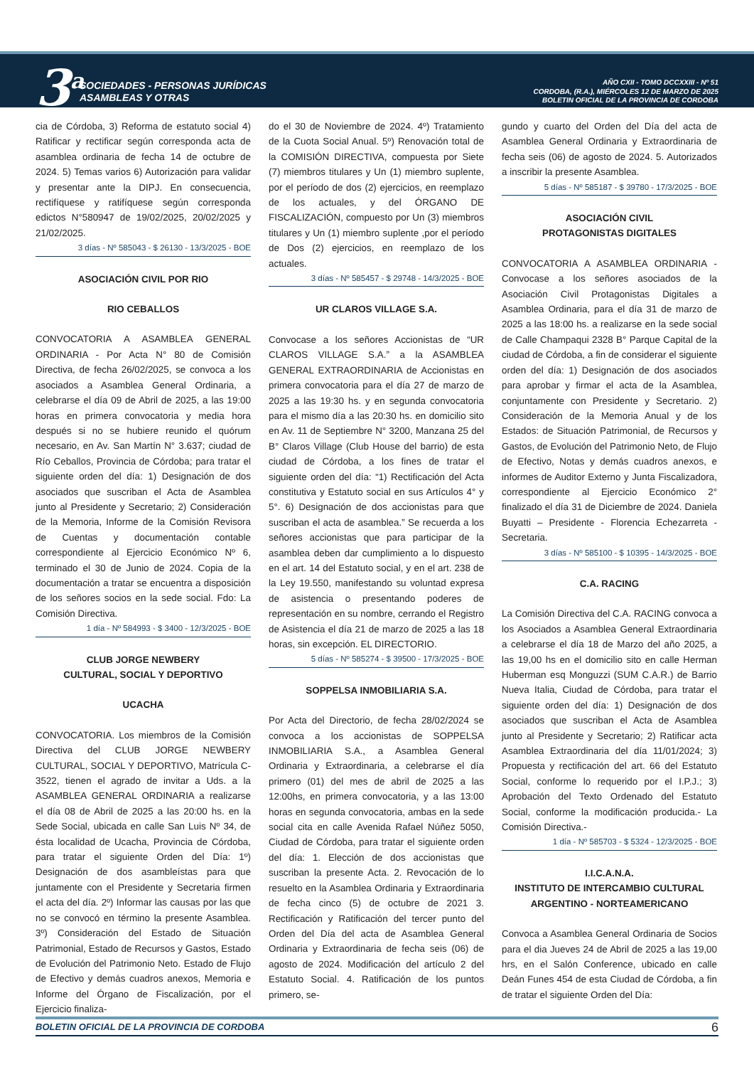3<sup>a</sup>
SOCIEDADES - PERSONAS JURÍDICAS
ASAMBLEAS Y OTRAS
AÑO CXII - TOMO DCCXXIII - Nº 51
CORDOBA, (R.A.), MIÉRCOLES 12 DE MARZO DE 2025
BOLETIN OFICIAL DE LA PROVINCIA DE CORDOBA
cia de Córdoba, 3) Reforma de estatuto social 4) Ratificar y rectificar según corresponda acta de asamblea ordinaria de fecha 14 de octubre de 2024. 5) Temas varios 6) Autorización para validar y presentar ante la DIPJ. En consecuencia, rectifíquese y ratifíquese según corresponda edictos N°580947 de 19/02/2025, 20/02/2025 y 21/02/2025.
3 días - Nº 585043 - $ 26130 - 13/3/2025 - BOE
ASOCIACIÓN CIVIL POR RIO
RIO CEBALLOS
CONVOCATORIA A ASAMBLEA GENERAL ORDINARIA - Por Acta N° 80 de Comisión Directiva, de fecha 26/02/2025, se convoca a los asociados a Asamblea General Ordinaria, a celebrarse el día 09 de Abril de 2025, a las 19:00 horas en primera convocatoria y media hora después si no se hubiere reunido el quórum necesario, en Av. San Martín N° 3.637; ciudad de Río Ceballos, Provincia de Córdoba; para tratar el siguiente orden del día: 1) Designación de dos asociados que suscriban el Acta de Asamblea junto al Presidente y Secretario; 2) Consideración de la Memoria, Informe de la Comisión Revisora de Cuentas y documentación contable correspondiente al Ejercicio Económico Nº 6, terminado el 30 de Junio de 2024. Copia de la documentación a tratar se encuentra a disposición de los señores socios en la sede social. Fdo: La Comisión Directiva.
1 día - Nº 584993 - $ 3400 - 12/3/2025 - BOE
CLUB JORGE NEWBERY
CULTURAL, SOCIAL Y DEPORTIVO
UCACHA
CONVOCATORIA. Los miembros de la Comisión Directiva del CLUB JORGE NEWBERY CULTURAL, SOCIAL Y DEPORTIVO, Matrícula C-3522, tienen el agrado de invitar a Uds. a la ASAMBLEA GENERAL ORDINARIA a realizarse el día 08 de Abril de 2025 a las 20:00 hs. en la Sede Social, ubicada en calle San Luis Nº 34, de ésta localidad de Ucacha, Provincia de Córdoba, para tratar el siguiente Orden del Día: 1º) Designación de dos asambleístas para que juntamente con el Presidente y Secretaria firmen el acta del día. 2º) Informar las causas por las que no se convocó en término la presente Asamblea. 3º) Consideración del Estado de Situación Patrimonial, Estado de Recursos y Gastos, Estado de Evolución del Patrimonio Neto. Estado de Flujo de Efectivo y demás cuadros anexos, Memoria e Informe del Órgano de Fiscalización, por el Ejercicio finaliza-
do el 30 de Noviembre de 2024. 4º) Tratamiento de la Cuota Social Anual. 5º) Renovación total de la COMISIÓN DIRECTIVA, compuesta por Siete (7) miembros titulares y Un (1) miembro suplente, por el período de dos (2) ejercicios, en reemplazo de los actuales, y del ÓRGANO DE FISCALIZACIÓN, compuesto por Un (3) miembros titulares y Un (1) miembro suplente ,por el período de Dos (2) ejercicios, en reemplazo de los actuales.
3 días - Nº 585457 - $ 29748 - 14/3/2025 - BOE
UR CLAROS VILLAGE S.A.
Convocase a los señores Accionistas de “UR CLAROS VILLAGE S.A.” a la ASAMBLEA GENERAL EXTRAORDINARIA de Accionistas en primera convocatoria para el día 27 de marzo de 2025 a las 19:30 hs. y en segunda convocatoria para el mismo día a las 20:30 hs. en domicilio sito en Av. 11 de Septiembre N° 3200, Manzana 25 del B° Claros Village (Club House del barrio) de esta ciudad de Córdoba, a los fines de tratar el siguiente orden del día: “1) Rectificación del Acta constitutiva y Estatuto social en sus Artículos 4° y 5°. 6) Designación de dos accionistas para que suscriban el acta de asamblea.” Se recuerda a los señores accionistas que para participar de la asamblea deben dar cumplimiento a lo dispuesto en el art. 14 del Estatuto social, y en el art. 238 de la Ley 19.550, manifestando su voluntad expresa de asistencia o presentando poderes de representación en su nombre, cerrando el Registro de Asistencia el día 21 de marzo de 2025 a las 18 horas, sin excepción. EL DIRECTORIO.
5 días - Nº 585274 - $ 39500 - 17/3/2025 - BOE
SOPPELSA INMOBILIARIA S.A.
Por Acta del Directorio, de fecha 28/02/2024 se convoca a los accionistas de SOPPELSA INMOBILIARIA S.A., a Asamblea General Ordinaria y Extraordinaria, a celebrarse el día primero (01) del mes de abril de 2025 a las 12:00hs, en primera convocatoria, y a las 13:00 horas en segunda convocatoria, ambas en la sede social cita en calle Avenida Rafael Núñez 5050, Ciudad de Córdoba, para tratar el siguiente orden del día: 1. Elección de dos accionistas que suscriban la presente Acta. 2. Revocación de lo resuelto en la Asamblea Ordinaria y Extraordinaria de fecha cinco (5) de octubre de 2021 3. Rectificación y Ratificación del tercer punto del Orden del Día del acta de Asamblea General Ordinaria y Extraordinaria de fecha seis (06) de agosto de 2024. Modificación del artículo 2 del Estatuto Social. 4. Ratificación de los puntos primero, se-
gundo y cuarto del Orden del Día del acta de Asamblea General Ordinaria y Extraordinaria de fecha seis (06) de agosto de 2024. 5. Autorizados a inscribir la presente Asamblea.
5 días - Nº 585187 - $ 39780 - 17/3/2025 - BOE
ASOCIACIÓN CIVIL
PROTAGONISTAS DIGITALES
CONVOCATORIA A ASAMBLEA ORDINARIA - Convocase a los señores asociados de la Asociación Civil Protagonistas Digitales a Asamblea Ordinaria, para el día 31 de marzo de 2025 a las 18:00 hs. a realizarse en la sede social de Calle Champaqui 2328 B° Parque Capital de la ciudad de Córdoba, a fin de considerar el siguiente orden del día: 1) Designación de dos asociados para aprobar y firmar el acta de la Asamblea, conjuntamente con Presidente y Secretario. 2) Consideración de la Memoria Anual y de los Estados: de Situación Patrimonial, de Recursos y Gastos, de Evolución del Patrimonio Neto, de Flujo de Efectivo, Notas y demás cuadros anexos, e informes de Auditor Externo y Junta Fiscalizadora, correspondiente al Ejercicio Económico 2° finalizado el día 31 de Diciembre de 2024. Daniela Buyatti – Presidente - Florencia Echezarreta - Secretaria.
3 días - Nº 585100 - $ 10395 - 14/3/2025 - BOE
C.A. RACING
La Comisión Directiva del C.A. RACING convoca a los Asociados a Asamblea General Extraordinaria a celebrarse el día 18 de Marzo del año 2025, a las 19,00 hs en el domicilio sito en calle Herman Huberman esq Monguzzi (SUM C.A.R.) de Barrio Nueva Italia, Ciudad de Córdoba, para tratar el siguiente orden del día: 1) Designación de dos asociados que suscriban el Acta de Asamblea junto al Presidente y Secretario; 2) Ratificar acta Asamblea Extraordinaria del día 11/01/2024; 3) Propuesta y rectificación del art. 66 del Estatuto Social, conforme lo requerido por el I.P.J.; 3) Aprobación del Texto Ordenado del Estatuto Social, conforme la modificación producida.- La Comisión Directiva.-
1 día - Nº 585703 - $ 5324 - 12/3/2025 - BOE
I.I.C.A.N.A.
INSTITUTO DE INTERCAMBIO CULTURAL ARGENTINO - NORTEAMERICANO
Convoca a Asamblea General Ordinaria de Socios para el dia Jueves 24 de Abril de 2025 a las 19,00 hrs, en el Salón Conference, ubicado en calle Deán Funes 454 de esta Ciudad de Córdoba, a fin de tratar el siguiente Orden del Día:
BOLETIN OFICIAL DE LA PROVINCIA DE CORDOBA 6